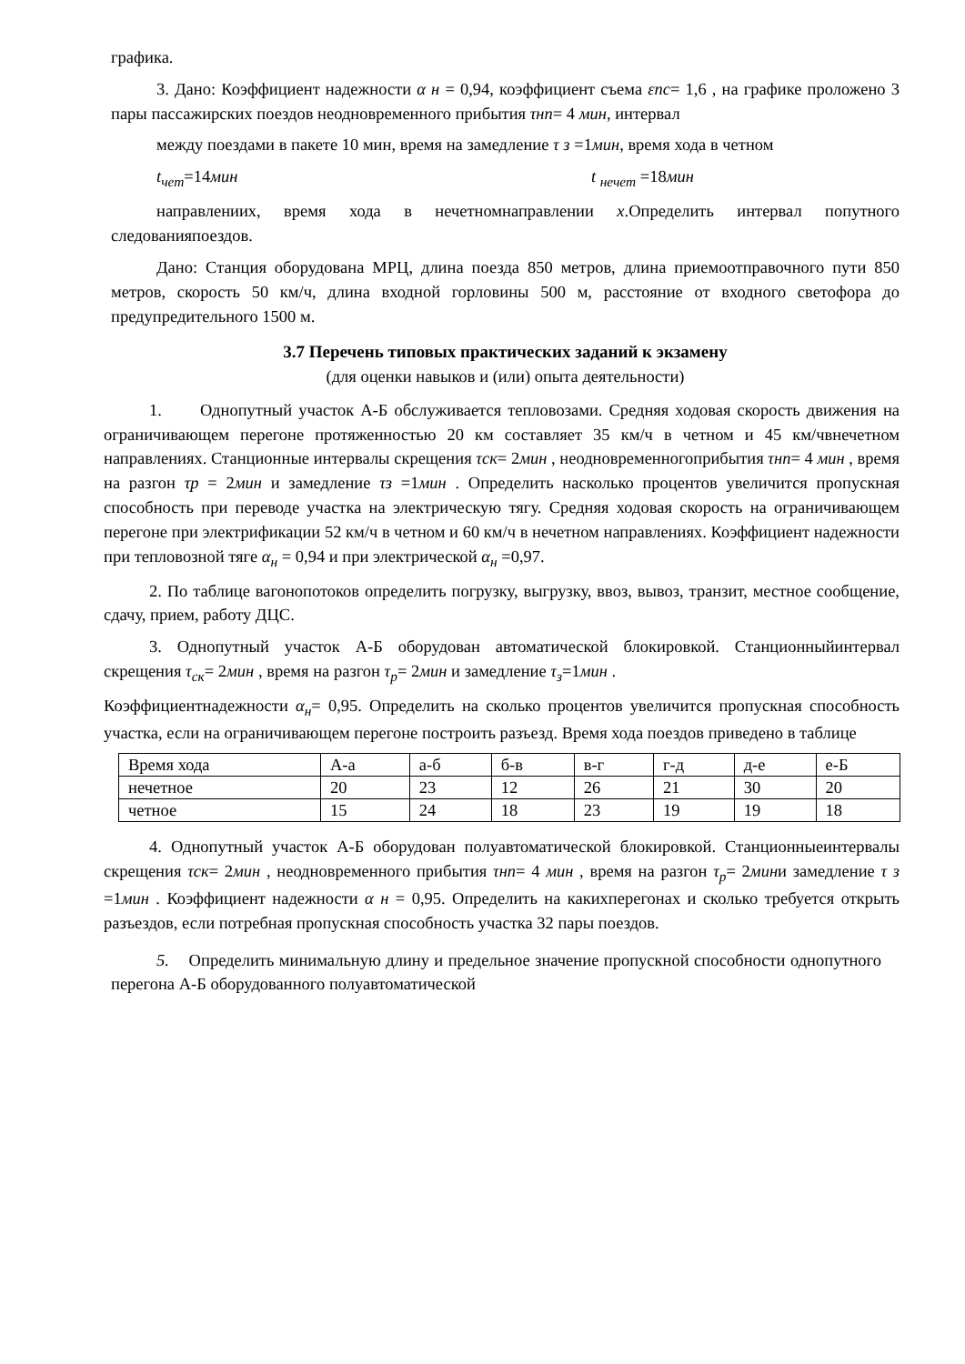графика.
3. Дано: Коэффициент надежности α н = 0,94, коэффициент съема εпс= 1,6 , на графике проложено 3 пары пассажирских поездов неодновременного прибытия τнп= 4 мин, интервал
между поездами в пакете 10 мин, время на замедление τ з =1мин, время хода в четном
t<sub>чет</sub>=14мин t <sub>нечет</sub> =18мин
направлениих, время хода в нечетномнаправлении х.Определить интервал попутного следованияпоездов.
Дано: Станция оборудована МРЦ, длина поезда 850 метров, длина приемоотправочного пути 850 метров, скорость 50 км/ч, длина входной горловины 500 м, расстояние от входного светофора до предупредительного 1500 м.
3.7 Перечень типовых практических заданий к экзамену
(для оценки навыков и (или) опыта деятельности)
1. Однопутный участок А-Б обслуживается тепловозами. Средняя ходовая скорость движения на ограничивающем перегоне протяженностью 20 км составляет 35 км/ч в четном и 45 км/чвнечетном направлениях. Станционные интервалы скрещения τск= 2мин , неодновременногоприбытия τнп= 4 мин , время на разгон τр = 2мин и замедление τз =1мин . Определить насколько процентов увеличится пропускная способность при переводе участка на электрическую тягу. Средняя ходовая скорость на ограничивающем перегоне при электрификации 52 км/ч в четном и 60 км/ч в нечетном направлениях. Коэффициент надежности при тепловозной тяге α<sub>н</sub> = 0,94 и при электрической α<sub>н</sub> =0,97.
2. По таблице вагонопотоков определить погрузку, выгрузку, ввоз, вывоз, транзит, местное сообщение, сдачу, прием, работу ДЦС.
3. Однопутный участок А-Б оборудован автоматической блокировкой. Станционныйинтервал скрещения τ<sub>ск</sub>= 2мин , время на разгон τ<sub>р</sub>= 2мин и замедление τ<sub>з</sub>=1мин .
Коэффициентнадежности α<sub>н</sub>= 0,95. Определить на сколько процентов увеличится пропускная способность участка, если на ограничивающем перегоне построить разъезд. Время хода поездов приведено в таблице
| Время хода | А-а | а-б | б-в | в-г | г-д | д-е | е-Б |
| нечетное | 20 | 23 | 12 | 26 | 21 | 30 | 20 |
| четное | 15 | 24 | 18 | 23 | 19 | 19 | 18 |
4. Однопутный участок А-Б оборудован полуавтоматической блокировкой. Станционныеинтервалы скрещения τск= 2мин , неодновременного прибытия τнп= 4 мин , время на разгон τ<sub>р</sub>= 2мини замедление τ з =1мин . Коэффициент надежности α н = 0,95. Определить на какихперегонах и сколько требуется открыть разъездов, если потребная пропускная способность участка 32 пары поездов.
5. Определить минимальную длину и предельное значение пропускной способности однопутного перегона А-Б оборудованного полуавтоматической